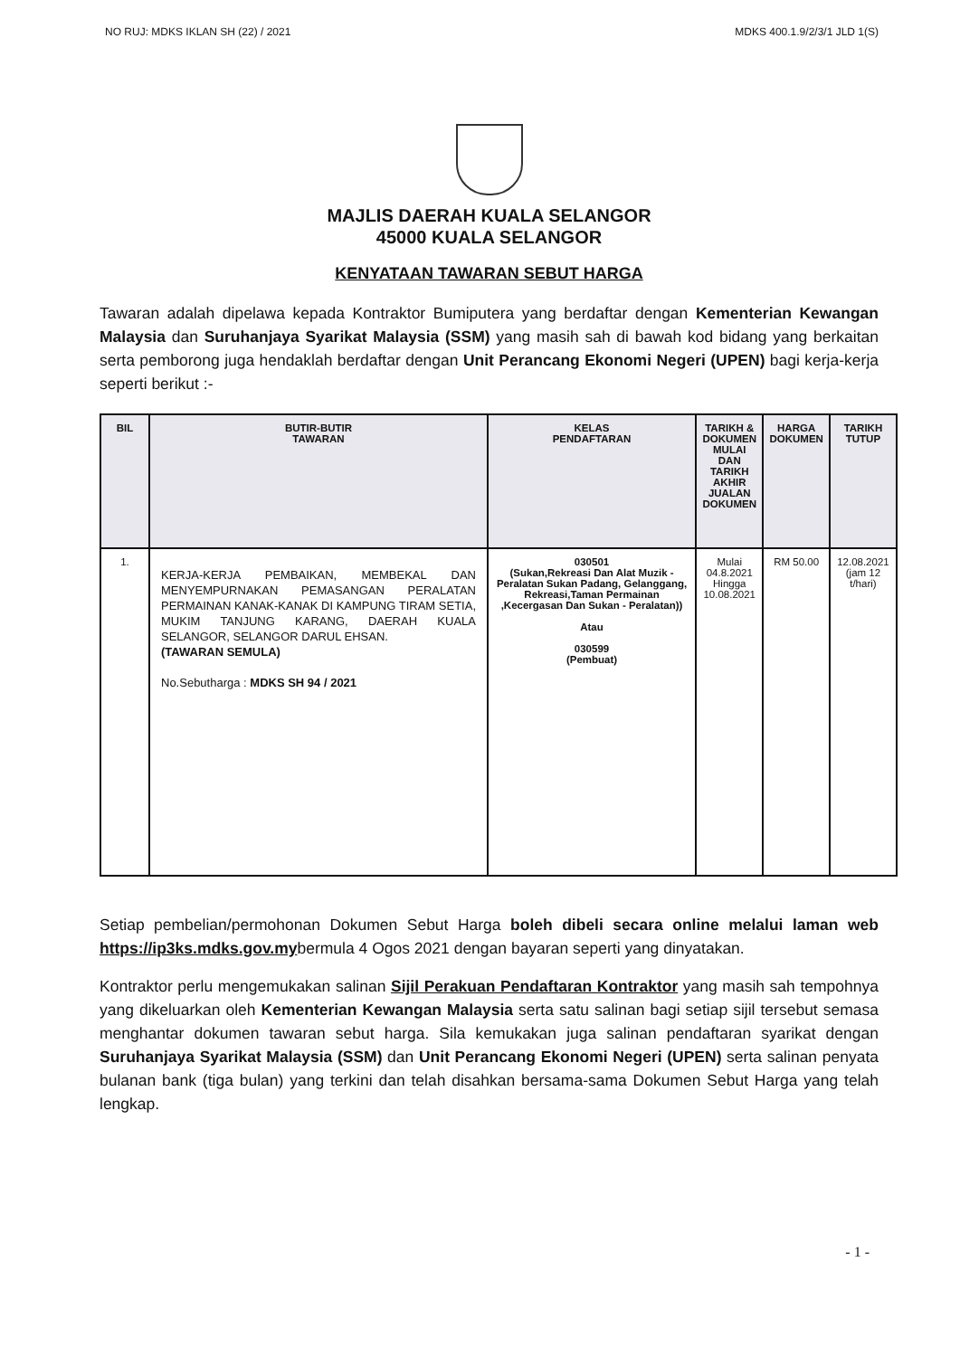NO RUJ: MDKS IKLAN SH (22) / 2021 MDKS 400.1.9/2/3/1 JLD 1(S)
MAJLIS DAERAH KUALA SELANGOR
45000 KUALA SELANGOR
KENYATAAN TAWARAN SEBUT HARGA
Tawaran adalah dipelawa kepada Kontraktor Bumiputera yang berdaftar dengan Kementerian Kewangan Malaysia dan Suruhanjaya Syarikat Malaysia (SSM) yang masih sah di bawah kod bidang yang berkaitan serta pemborong juga hendaklah berdaftar dengan Unit Perancang Ekonomi Negeri (UPEN) bagi kerja-kerja seperti berikut :-
| BIL | BUTIR-BUTIR TAWARAN | KELAS PENDAFTARAN | TARIKH & DOKUMEN MULAI DAN TARIKH AKHIR JUALAN DOKUMEN | HARGA DOKUMEN | TARIKH TUTUP |
| --- | --- | --- | --- | --- | --- |
| 1. | KERJA-KERJA PEMBAIKAN, MEMBEKAL DAN MENYEMPURNAKAN PEMASANGAN PERALATAN PERMAINAN KANAK-KANAK DI KAMPUNG TIRAM SETIA, MUKIM TANJUNG KARANG, DAERAH KUALA SELANGOR, SELANGOR DARUL EHSAN. (TAWARAN SEMULA) No.Sebutharga : MDKS SH 94 / 2021 | 030501 (Sukan,Rekreasi Dan Alat Muzik - Peralatan Sukan Padang, Gelanggang, Rekreasi,Taman Permainan ,Kecergasan Dan Sukan - Peralatan)) Atau 030599 (Pembuat) | Mulai 04.8.2021 Hingga 10.08.2021 | RM 50.00 | 12.08.2021 (jam 12 t/hari) |
Setiap pembelian/permohonan Dokumen Sebut Harga boleh dibeli secara online melalui laman web https://ip3ks.mdks.gov.mybermula 4 Ogos 2021 dengan bayaran seperti yang dinyatakan.
Kontraktor perlu mengemukakan salinan Sijil Perakuan Pendaftaran Kontraktor yang masih sah tempohnya yang dikeluarkan oleh Kementerian Kewangan Malaysia serta satu salinan bagi setiap sijil tersebut semasa menghantar dokumen tawaran sebut harga. Sila kemukakan juga salinan pendaftaran syarikat dengan Suruhanjaya Syarikat Malaysia (SSM) dan Unit Perancang Ekonomi Negeri (UPEN) serta salinan penyata bulanan bank (tiga bulan) yang terkini dan telah disahkan bersama-sama Dokumen Sebut Harga yang telah lengkap.
- 1 -